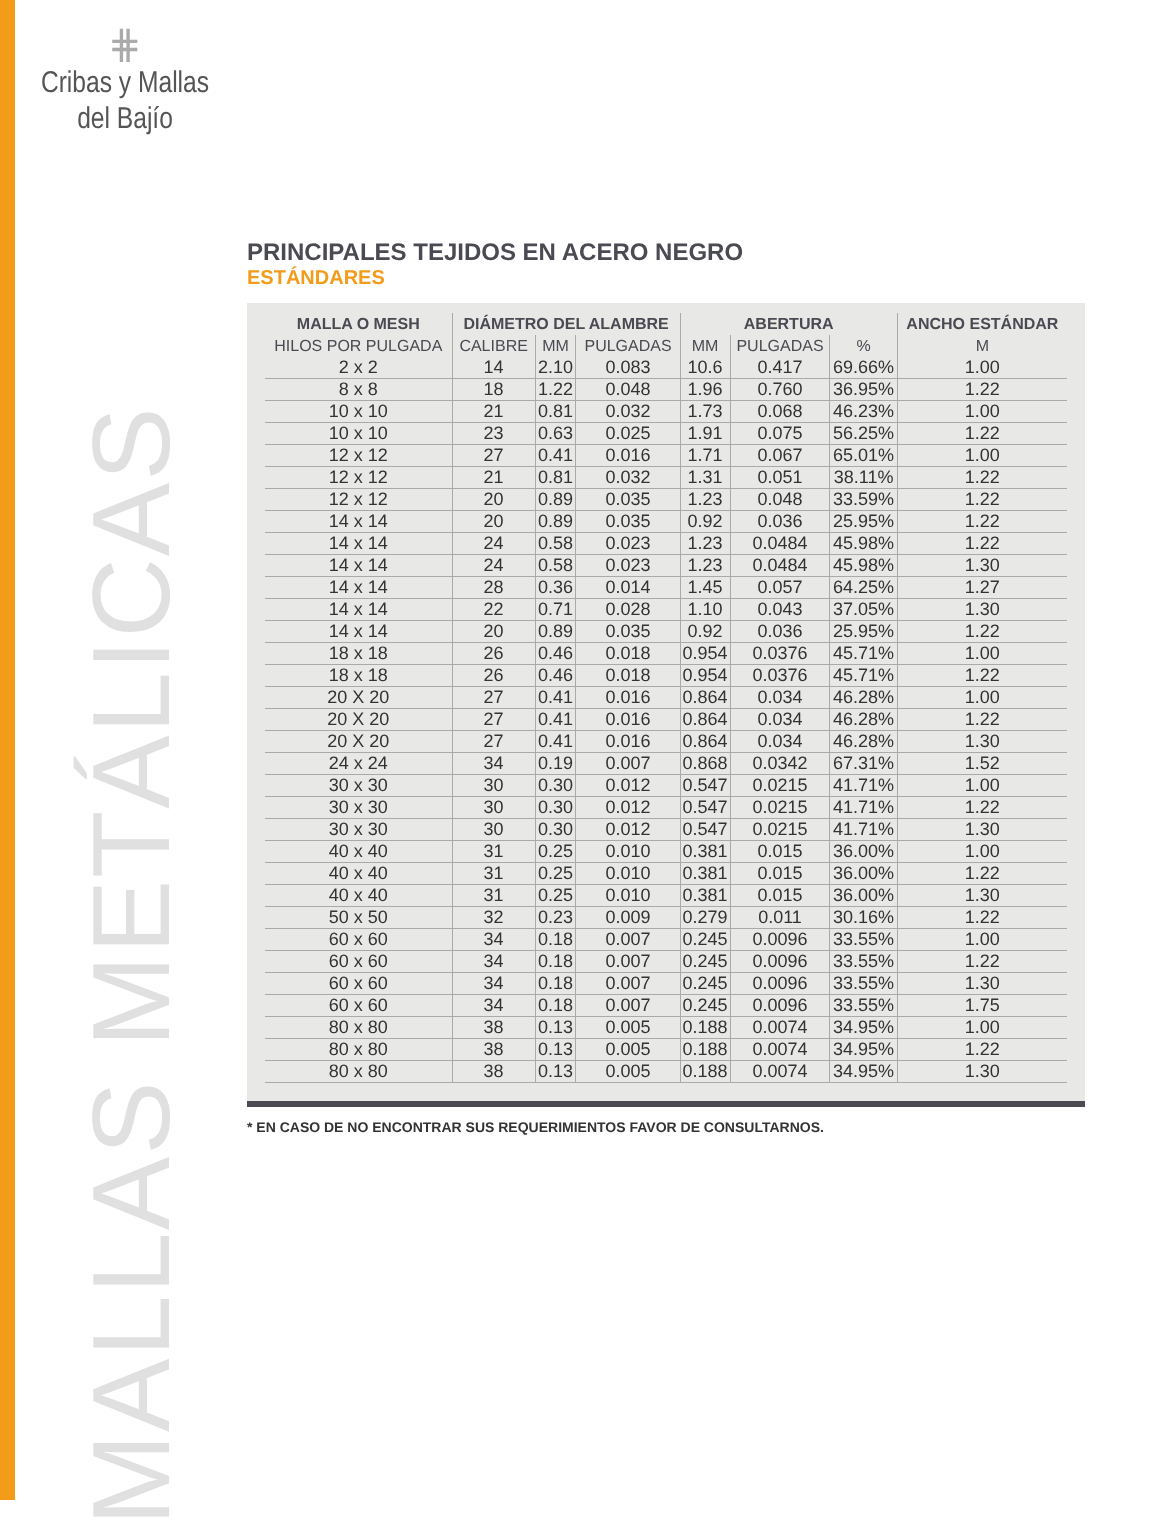⋕
Cribas y Mallas
del Bajío
MALLAS METÁLICAS
PRINCIPALES TEJIDOS EN ACERO NEGRO
ESTÁNDARES
| MALLA O MESH | DIÁMETRO DEL ALAMBRE | | | ABERTURA | | | ANCHO ESTÁNDAR |
| --- | --- | --- | --- | --- | --- | --- | --- |
| HILOS POR PULGADA | CALIBRE | MM | PULGADAS | MM | PULGADAS | % | M |
| 2 x 2 | 14 | 2.10 | 0.083 | 10.6 | 0.417 | 69.66% | 1.00 |
| 8 x 8 | 18 | 1.22 | 0.048 | 1.96 | 0.760 | 36.95% | 1.22 |
| 10 x 10 | 21 | 0.81 | 0.032 | 1.73 | 0.068 | 46.23% | 1.00 |
| 10 x 10 | 23 | 0.63 | 0.025 | 1.91 | 0.075 | 56.25% | 1.22 |
| 12 x 12 | 27 | 0.41 | 0.016 | 1.71 | 0.067 | 65.01% | 1.00 |
| 12 x 12 | 21 | 0.81 | 0.032 | 1.31 | 0.051 | 38.11% | 1.22 |
| 12 x 12 | 20 | 0.89 | 0.035 | 1.23 | 0.048 | 33.59% | 1.22 |
| 14 x 14 | 20 | 0.89 | 0.035 | 0.92 | 0.036 | 25.95% | 1.22 |
| 14 x 14 | 24 | 0.58 | 0.023 | 1.23 | 0.0484 | 45.98% | 1.22 |
| 14 x 14 | 24 | 0.58 | 0.023 | 1.23 | 0.0484 | 45.98% | 1.30 |
| 14 x 14 | 28 | 0.36 | 0.014 | 1.45 | 0.057 | 64.25% | 1.27 |
| 14 x 14 | 22 | 0.71 | 0.028 | 1.10 | 0.043 | 37.05% | 1.30 |
| 14 x 14 | 20 | 0.89 | 0.035 | 0.92 | 0.036 | 25.95% | 1.22 |
| 18 x 18 | 26 | 0.46 | 0.018 | 0.954 | 0.0376 | 45.71% | 1.00 |
| 18 x 18 | 26 | 0.46 | 0.018 | 0.954 | 0.0376 | 45.71% | 1.22 |
| 20 X 20 | 27 | 0.41 | 0.016 | 0.864 | 0.034 | 46.28% | 1.00 |
| 20 X 20 | 27 | 0.41 | 0.016 | 0.864 | 0.034 | 46.28% | 1.22 |
| 20 X 20 | 27 | 0.41 | 0.016 | 0.864 | 0.034 | 46.28% | 1.30 |
| 24 x 24 | 34 | 0.19 | 0.007 | 0.868 | 0.0342 | 67.31% | 1.52 |
| 30 x 30 | 30 | 0.30 | 0.012 | 0.547 | 0.0215 | 41.71% | 1.00 |
| 30 x 30 | 30 | 0.30 | 0.012 | 0.547 | 0.0215 | 41.71% | 1.22 |
| 30 x 30 | 30 | 0.30 | 0.012 | 0.547 | 0.0215 | 41.71% | 1.30 |
| 40 x 40 | 31 | 0.25 | 0.010 | 0.381 | 0.015 | 36.00% | 1.00 |
| 40 x 40 | 31 | 0.25 | 0.010 | 0.381 | 0.015 | 36.00% | 1.22 |
| 40 x 40 | 31 | 0.25 | 0.010 | 0.381 | 0.015 | 36.00% | 1.30 |
| 50 x 50 | 32 | 0.23 | 0.009 | 0.279 | 0.011 | 30.16% | 1.22 |
| 60 x 60 | 34 | 0.18 | 0.007 | 0.245 | 0.0096 | 33.55% | 1.00 |
| 60 x 60 | 34 | 0.18 | 0.007 | 0.245 | 0.0096 | 33.55% | 1.22 |
| 60 x 60 | 34 | 0.18 | 0.007 | 0.245 | 0.0096 | 33.55% | 1.30 |
| 60 x 60 | 34 | 0.18 | 0.007 | 0.245 | 0.0096 | 33.55% | 1.75 |
| 80 x 80 | 38 | 0.13 | 0.005 | 0.188 | 0.0074 | 34.95% | 1.00 |
| 80 x 80 | 38 | 0.13 | 0.005 | 0.188 | 0.0074 | 34.95% | 1.22 |
| 80 x 80 | 38 | 0.13 | 0.005 | 0.188 | 0.0074 | 34.95% | 1.30 |
* EN CASO DE NO ENCONTRAR SUS REQUERIMIENTOS FAVOR DE CONSULTARNOS.